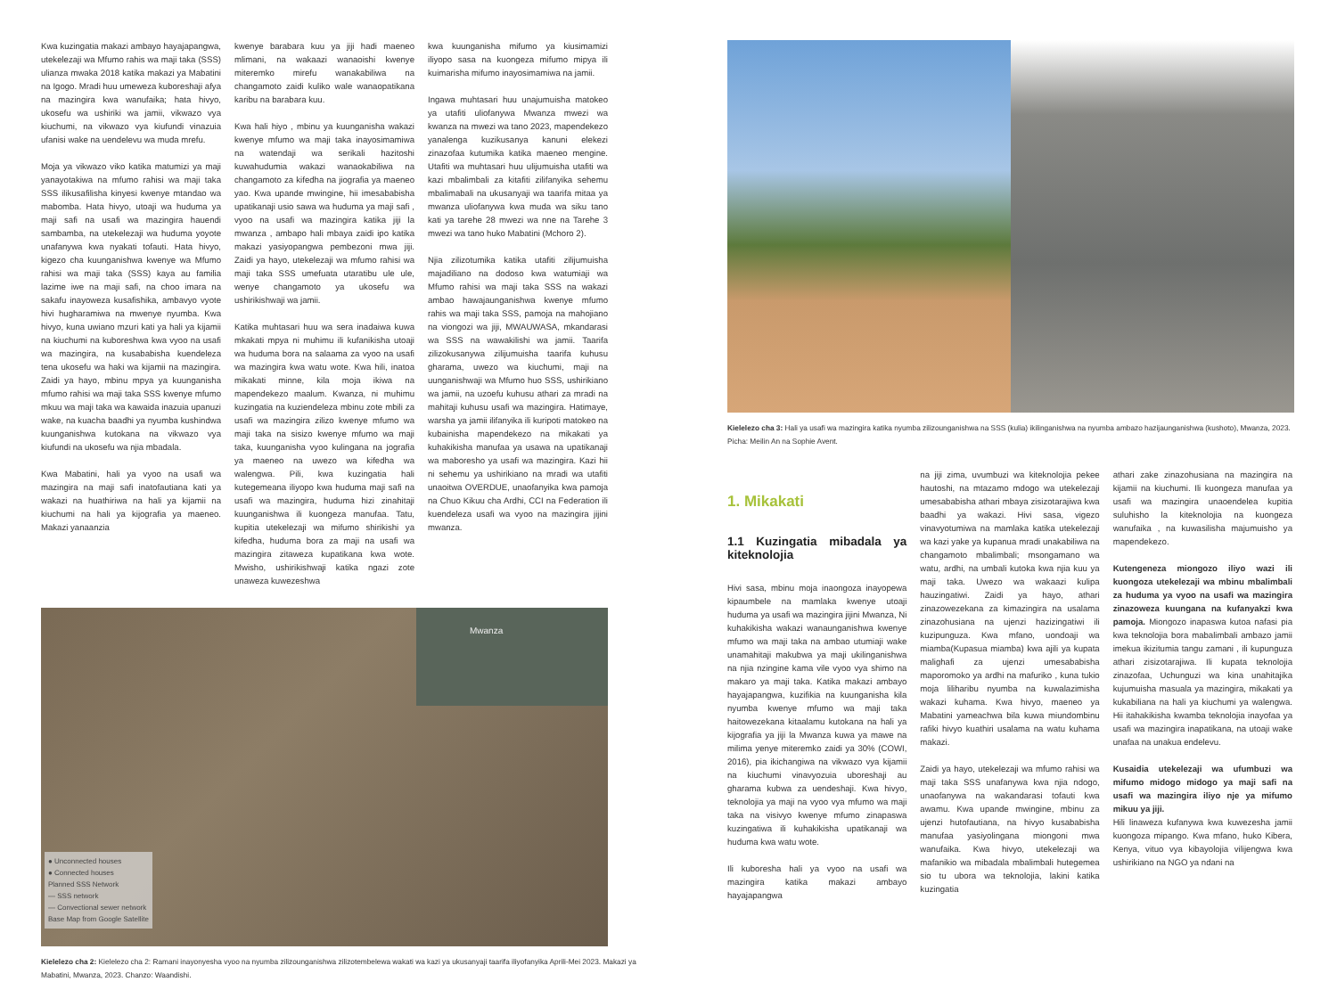Kwa kuzingatia makazi ambayo hayajapangwa, utekelezaji wa Mfumo rahis wa maji taka (SSS) ulianza mwaka 2018 katika makazi ya Mabatini na Igogo. Mradi huu umeweza kuboreshaji afya na mazingira kwa wanufaika; hata hivyo, ukosefu wa ushiriki wa jamii, vikwazo vya kiuchumi, na vikwazo vya kiufundi vinazuia ufanisi wake na uendelevu wa muda mrefu.
Moja ya vikwazo viko katika matumizi ya maji yanayotakiwa na mfumo rahisi wa maji taka SSS ilikusafilisha kinyesi kwenye mtandao wa mabomba. Hata hivyo, utoaji wa huduma ya maji safi na usafi wa mazingira hauendi sambamba, na utekelezaji wa huduma yoyote unafanywa kwa nyakati tofauti. Hata hivyo, kigezo cha kuunganishwa kwenye wa Mfumo rahisi wa maji taka (SSS) kaya au familia lazime iwe na maji safi, na choo imara na sakafu inayoweza kusafishika, ambavyo vyote hivi hugharamiwa na mwenye nyumba. Kwa hivyo, kuna uwiano mzuri kati ya hali ya kijamii na kiuchumi na kuboreshwa kwa vyoo na usafi wa mazingira, na kusababisha kuendeleza tena ukosefu wa haki wa kijamii na mazingira. Zaidi ya hayo, mbinu mpya ya kuunganisha mfumo rahisi wa maji taka SSS kwenye mfumo mkuu wa maji taka wa kawaida inazuia upanuzi wake, na kuacha baadhi ya nyumba kushindwa kuunganishwa kutokana na vikwazo vya kiufundi na ukosefu wa njia mbadala.
Kwa Mabatini, hali ya vyoo na usafi wa mazingira na maji safi inatofautiana kati ya wakazi na huathiriwa na hali ya kijamii na kiuchumi na hali ya kijografia ya maeneo. Makazi yanaanzia
kwenye barabara kuu ya jiji hadi maeneo mlimani, na wakaazi wanaoishi kwenye miteremko mirefu wanakabiliwa na changamoto zaidi kuliko wale wanaopatikana karibu na barabara kuu.
Kwa hali hiyo , mbinu ya kuunganisha wakazi kwenye mfumo wa maji taka inayosimamiwa na watendaji wa serikali hazitoshi kuwahudumia wakazi wanaokabiliwa na changamoto za kifedha na jiografia ya maeneo yao. Kwa upande mwingine, hii imesababisha upatikanaji usio sawa wa huduma ya maji safi , vyoo na usafi wa mazingira katika jiji la mwanza , ambapo hali mbaya zaidi ipo katika makazi yasiyopangwa pembezoni mwa jiji. Zaidi ya hayo, utekelezaji wa mfumo rahisi wa maji taka SSS umefuata utaratibu ule ule, wenye changamoto ya ukosefu wa ushirikishwaji wa jamii.
Katika muhtasari huu wa sera inadaiwa kuwa mkakati mpya ni muhimu ili kufanikisha utoaji wa huduma bora na salaama za vyoo na usafi wa mazingira kwa watu wote. Kwa hili, inatoa mikakati minne, kila moja ikiwa na mapendekezo maalum. Kwanza, ni muhimu kuzingatia na kuziendeleza mbinu zote mbili za usafi wa mazingira zilizo kwenye mfumo wa maji taka na sisizo kwenye mfumo wa maji taka, kuunganisha vyoo kulingana na jografia ya maeneo na uwezo wa kifedha wa walengwa. Pili, kwa kuzingatia hali kutegemeana iliyopo kwa huduma maji safi na usafi wa mazingira, huduma hizi zinahitaji kuunganishwa ili kuongeza manufaa. Tatu, kupitia utekelezaji wa mifumo shirikishi ya kifedha, huduma bora za maji na usafi wa mazingira zitaweza kupatikana kwa wote. Mwisho, ushirikishwaji katika ngazi zote unaweza kuwezeshwa
kwa kuunganisha mifumo ya kiusimamizi iliyopo sasa na kuongeza mifumo mipya ili kuimarisha mifumo inayosimamiwa na jamii.
Ingawa muhtasari huu unajumuisha matokeo ya utafiti uliofanywa Mwanza mwezi wa kwanza na mwezi wa tano 2023, mapendekezo yanalenga kuzikusanya kanuni elekezi zinazofaa kutumika katika maeneo mengine. Utafiti wa muhtasari huu ulijumuisha utafiti wa kazi mbalimbali za kitafiti zilifanyika sehemu mbalimabali na ukusanyaji wa taarifa mitaa ya mwanza uliofanywa kwa muda wa siku tano kati ya tarehe 28 mwezi wa nne na Tarehe 3 mwezi wa tano huko Mabatini (Mchoro 2).
Njia zilizotumika katika utafiti zilijumuisha majadiliano na dodoso kwa watumiaji wa Mfumo rahisi wa maji taka SSS na wakazi ambao hawajaunganishwa kwenye mfumo rahis wa maji taka SSS, pamoja na mahojiano na viongozi wa jiji, MWAUWASA, mkandarasi wa SSS na wawakilishi wa jamii. Taarifa zilizokusanywa zilijumuisha taarifa kuhusu gharama, uwezo wa kiuchumi, maji na uunganishwaji wa Mfumo huo SSS, ushirikiano wa jamii, na uzoefu kuhusu athari za mradi na mahitaji kuhusu usafi wa mazingira. Hatimaye, warsha ya jamii ilifanyika ili kuripoti matokeo na kubainisha mapendekezo na mikakati ya kuhakikisha manufaa ya usawa na upatikanaji wa maboresho ya usafi wa mazingira. Kazi hii ni sehemu ya ushirikiano na mradi wa utafiti unaoitwa OVERDUE, unaofanyika kwa pamoja na Chuo Kikuu cha Ardhi, CCI na Federation ili kuendeleza usafi wa vyoo na mazingira jijini mwanza.
Mwanza
● Unconnected houses
● Connected houses
Planned SSS Network
— SSS network
— Convectional sewer network
Base Map from Google Satellite
Kielelezo cha 2: Kielelezo cha 2: Ramani inayonyesha vyoo na nyumba zilizounganishwa zilizotembelewa wakati wa kazi ya ukusanyaji taarifa iliyofanyika Aprili-Mei 2023. Makazi ya Mabatini, Mwanza, 2023. Chanzo: Waandishi.
Kielelezo cha 3: Hali ya usafi wa mazingira katika nyumba zilizounganishwa na SSS (kulia) ikilinganishwa na nyumba ambazo hazijaunganishwa (kushoto), Mwanza, 2023. Picha: Meilin An na Sophie Avent.
1. Mikakati
1.1 Kuzingatia mibadala ya kiteknolojia
Hivi sasa, mbinu moja inaongoza inayopewa kipaumbele na mamlaka kwenye utoaji huduma ya usafi wa mazingira jijini Mwanza, Ni kuhakikisha wakazi wanaunganishwa kwenye mfumo wa maji taka na ambao utumiaji wake unamahitaji makubwa ya maji ukilinganishwa na njia nzingine kama vile vyoo vya shimo na makaro ya maji taka. Katika makazi ambayo hayajapangwa, kuzifikia na kuunganisha kila nyumba kwenye mfumo wa maji taka haitowezekana kitaalamu kutokana na hali ya kijografia ya jiji la Mwanza kuwa ya mawe na milima yenye miteremko zaidi ya 30% (COWI, 2016), pia ikichangiwa na vikwazo vya kijamii na kiuchumi vinavyozuia uboreshaji au gharama kubwa za uendeshaji. Kwa hivyo, teknolojia ya maji na vyoo vya mfumo wa maji taka na visivyo kwenye mfumo zinapaswa kuzingatiwa ili kuhakikisha upatikanaji wa huduma kwa watu wote.
Ili kuboresha hali ya vyoo na usafi wa mazingira katika makazi ambayo hayajapangwa
na jiji zima, uvumbuzi wa kiteknolojia pekee hautoshi, na mtazamo mdogo wa utekelezaji umesababisha athari mbaya zisizotarajiwa kwa baadhi ya wakazi. Hivi sasa, vigezo vinavyotumiwa na mamlaka katika utekelezaji wa kazi yake ya kupanua mradi unakabiliwa na changamoto mbalimbali; msongamano wa watu, ardhi, na umbali kutoka kwa njia kuu ya maji taka. Uwezo wa wakaazi kulipa hauzingatiwi. Zaidi ya hayo, athari zinazowezekana za kimazingira na usalama zinazohusiana na ujenzi hazizingatiwi ili kuzipunguza. Kwa mfano, uondoaji wa miamba(Kupasua miamba) kwa ajili ya kupata malighafi za ujenzi umesababisha maporomoko ya ardhi na mafuriko , kuna tukio moja liliharibu nyumba na kuwalazimisha wakazi kuhama. Kwa hivyo, maeneo ya Mabatini yameachwa bila kuwa miundombinu rafiki hivyo kuathiri usalama na watu kuhama makazi.
Zaidi ya hayo, utekelezaji wa mfumo rahisi wa maji taka SSS unafanywa kwa njia ndogo, unaofanywa na wakandarasi tofauti kwa awamu. Kwa upande mwingine, mbinu za ujenzi hutofautiana, na hivyo kusababisha manufaa yasiyolingana miongoni mwa wanufaika. Kwa hivyo, utekelezaji wa mafanikio wa mibadala mbalimbali hutegemea sio tu ubora wa teknolojia, lakini katika kuzingatia
athari zake zinazohusiana na mazingira na kijamii na kiuchumi. Ili kuongeza manufaa ya usafi wa mazingira unaoendelea kupitia suluhisho la kiteknolojia na kuongeza wanufaika , na kuwasilisha majumuisho ya mapendekezo.
Kutengeneza miongozo iliyo wazi ili kuongoza utekelezaji wa mbinu mbalimbali za huduma ya vyoo na usafi wa mazingira zinazoweza kuungana na kufanyakzi kwa pamoja. Miongozo inapaswa kutoa nafasi pia kwa teknolojia bora mabalimbali ambazo jamii imekua ikizitumia tangu zamani , ili kupunguza athari zisizotarajiwa. Ili kupata teknolojia zinazofaa, Uchunguzi wa kina unahitajika kujumuisha masuala ya mazingira, mikakati ya kukabiliana na hali ya kiuchumi ya walengwa. Hii itahakikisha kwamba teknolojia inayofaa ya usafi wa mazingira inapatikana, na utoaji wake unafaa na unakua endelevu.
Kusaidia utekelezaji wa ufumbuzi wa mifumo midogo midogo ya maji safi na usafi wa mazingira iliyo nje ya mifumo mikuu ya jiji.
Hili linaweza kufanywa kwa kuwezesha jamii kuongoza mipango. Kwa mfano, huko Kibera, Kenya, vituo vya kibayolojia vilijengwa kwa ushirikiano na NGO ya ndani na